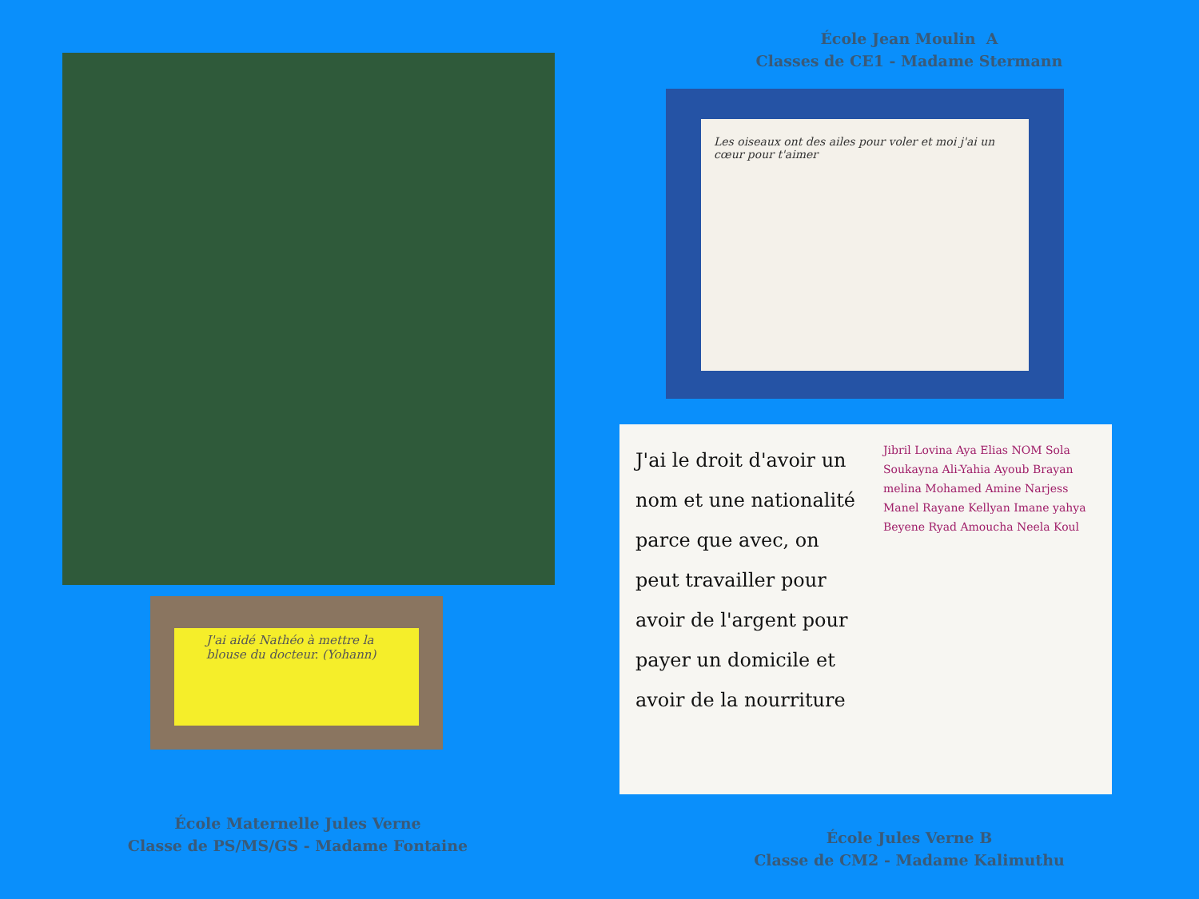J'ai aidé Nathéo à mettre la blouse du docteur. (Yohann)
École Maternelle Jules Verne
Classe de PS/MS/GS - Madame Fontaine
École Jean Moulin A
Classes de CE1 - Madame Stermann
Les oiseaux ont des ailes pour voler et moi j'ai un cœur pour t'aimer
J'ai le droit d'avoir un nom et une nationalité parce que avec, on peut travailler pour avoir de l'argent pour payer un domicile et avoir de la nourriture
Jibril Lovina Aya Elias NOM Sola Soukayna Ali-Yahia Ayoub Brayan melina Mohamed Amine Narjess Manel Rayane Kellyan Imane yahya Beyene Ryad Amoucha Neela Koul
École Jules Verne B
Classe de CM2 - Madame Kalimuthu